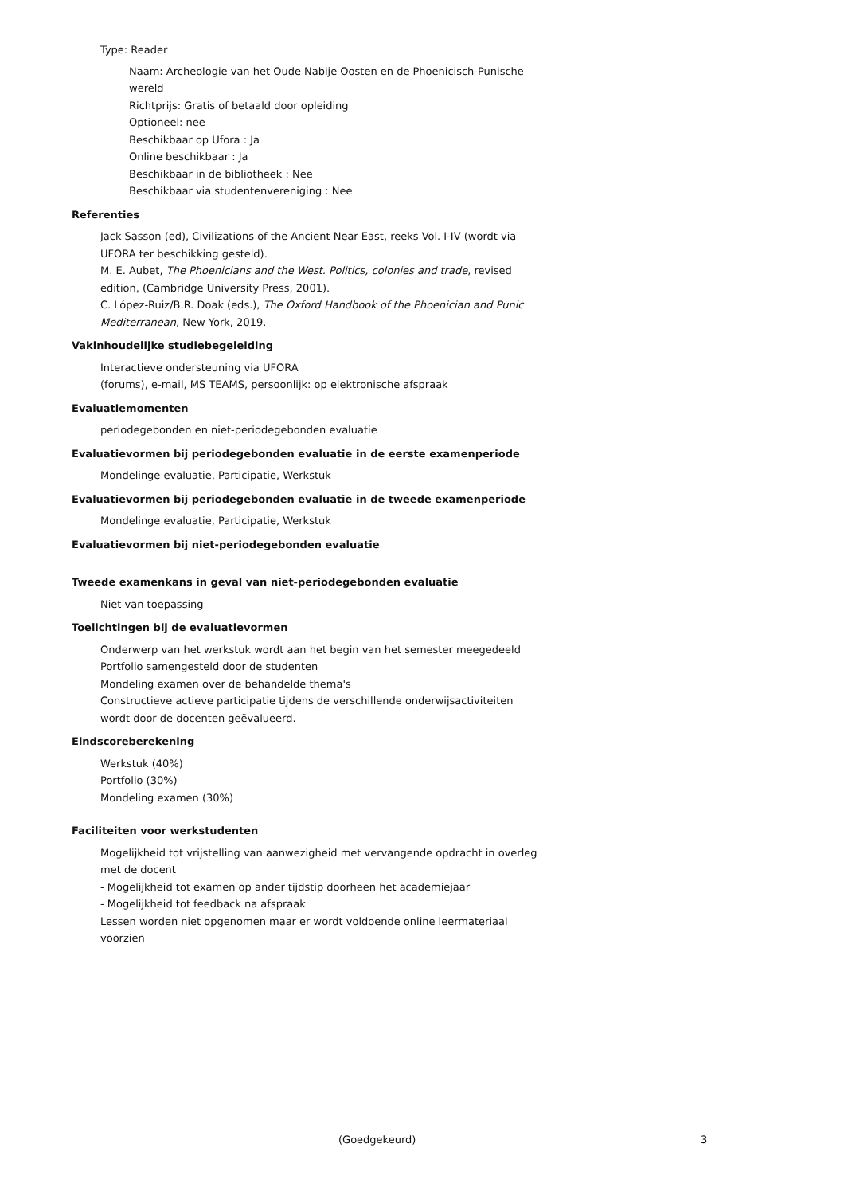Type: Reader
Naam: Archeologie van het Oude Nabije Oosten en de Phoenicisch-Punische wereld
Richtprijs: Gratis of betaald door opleiding
Optioneel: nee
Beschikbaar op Ufora : Ja
Online beschikbaar : Ja
Beschikbaar in de bibliotheek : Nee
Beschikbaar via studentenvereniging : Nee
Referenties
Jack Sasson (ed), Civilizations of the Ancient Near East, reeks Vol. I-IV (wordt via
UFORA ter beschikking gesteld).
M. E. Aubet, The Phoenicians and the West. Politics, colonies and trade, revised
edition, (Cambridge University Press, 2001).
C. López-Ruiz/B.R. Doak (eds.), The Oxford Handbook of the Phoenician and Punic
Mediterranean, New York, 2019.
Vakinhoudelijke studiebegeleiding
Interactieve ondersteuning via UFORA
(forums), e-mail, MS TEAMS, persoonlijk: op elektronische afspraak
Evaluatiemomenten
periodegebonden en niet-periodegebonden evaluatie
Evaluatievormen bij periodegebonden evaluatie in de eerste examenperiode
Mondelinge evaluatie, Participatie, Werkstuk
Evaluatievormen bij periodegebonden evaluatie in de tweede examenperiode
Mondelinge evaluatie, Participatie, Werkstuk
Evaluatievormen bij niet-periodegebonden evaluatie
Tweede examenkans in geval van niet-periodegebonden evaluatie
Niet van toepassing
Toelichtingen bij de evaluatievormen
Onderwerp van het werkstuk wordt aan het begin van het semester meegedeeld
Portfolio samengesteld door de studenten
Mondeling examen over de behandelde thema's
Constructieve actieve participatie tijdens de verschillende onderwijsactiviteiten
wordt door de docenten geëvalueerd.
Eindscoreberekening
Werkstuk (40%)
Portfolio (30%)
Mondeling examen (30%)
Faciliteiten voor werkstudenten
Mogelijkheid tot vrijstelling van aanwezigheid met vervangende opdracht in overleg
met de docent
- Mogelijkheid tot examen op ander tijdstip doorheen het academiejaar
- Mogelijkheid tot feedback na afspraak
Lessen worden niet opgenomen maar er wordt voldoende online leermateriaal
voorzien
(Goedgekeurd) 3